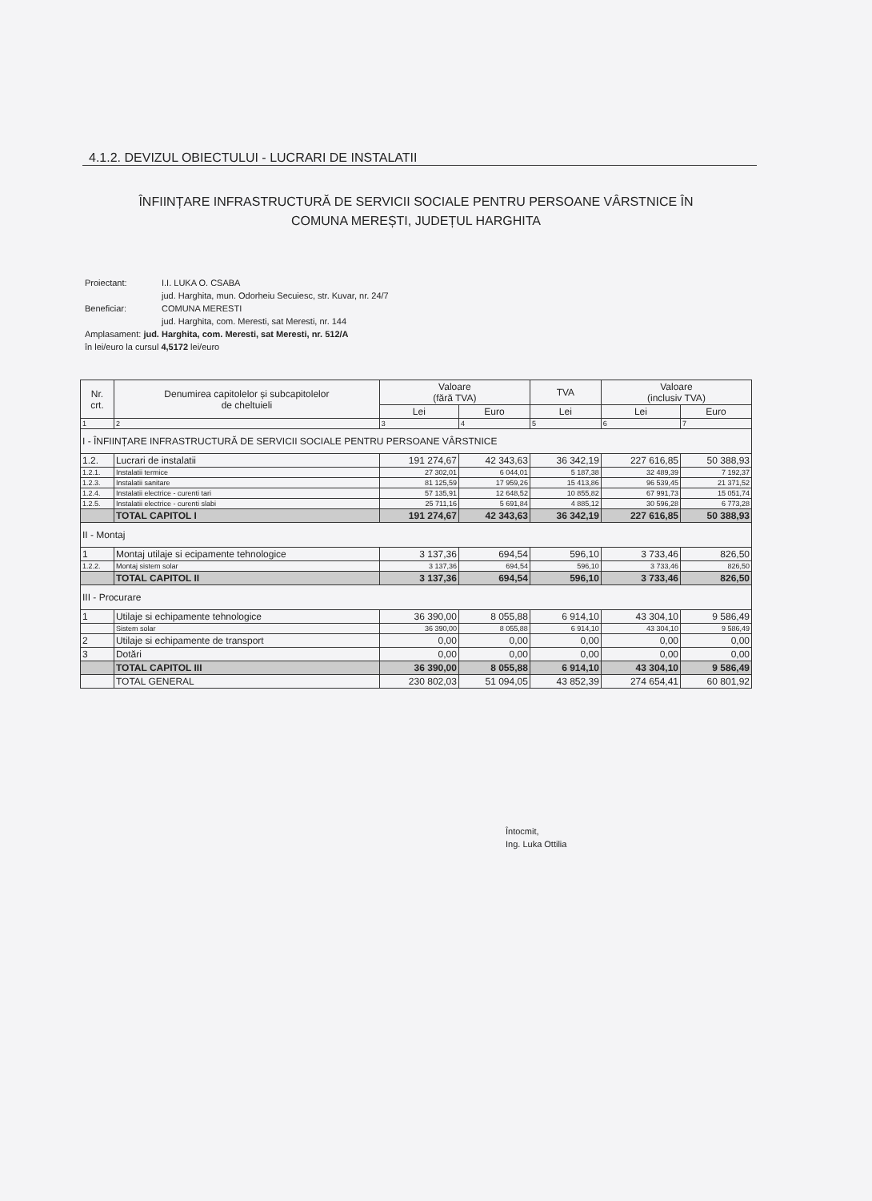4.1.2. DEVIZUL OBIECTULUI - LUCRARI DE INSTALATII
ÎNFIINȚARE INFRASTRUCTURĂ DE SERVICII SOCIALE PENTRU PERSOANE VÂRSTNICE ÎN
COMUNA MEREȘTI, JUDEȚUL HARGHITA
Proiectant: I.I. LUKA O. CSABA
jud. Harghita, mun. Odorheiu Secuiesc, str. Kuvar, nr. 24/7
Beneficiar: COMUNA MERESTI
jud. Harghita, com. Meresti, sat Meresti, nr. 144
Amplasament: jud. Harghita, com. Meresti, sat Meresti, nr. 512/A
în lei/euro la cursul 4,5172 lei/euro
| Nr. crt. | Denumirea capitolelor și subcapitolelor de cheltuieli | Valoare (fără TVA) | | TVA | Valoare (inclusiv TVA) | |
| --- | --- | --- | --- | --- | --- | --- |
| | | Lei | Euro | Lei | Lei | Euro |
| 1 | 2 | 3 | 4 | 5 | 6 | 7 |
| I - ÎNFIINȚARE INFRASTRUCTURĂ DE SERVICII SOCIALE PENTRU PERSOANE VÂRSTNICE | | | | | | |
| 1.2. | Lucrari de instalatii | 191 274,67 | 42 343,63 | 36 342,19 | 227 616,85 | 50 388,93 |
| 1.2.1. | Instalatii termice | 27 302,01 | 6 044,01 | 5 187,38 | 32 489,39 | 7 192,37 |
| 1.2.3. | Instalatii sanitare | 81 125,59 | 17 959,26 | 15 413,86 | 96 539,45 | 21 371,52 |
| 1.2.4. | Instalatii electrice - curenti tari | 57 135,91 | 12 648,52 | 10 855,82 | 67 991,73 | 15 051,74 |
| 1.2.5. | Instalatii electrice - curenti slabi | 25 711,16 | 5 691,84 | 4 885,12 | 30 596,28 | 6 773,28 |
| | TOTAL CAPITOL I | 191 274,67 | 42 343,63 | 36 342,19 | 227 616,85 | 50 388,93 |
| II - Montaj | | | | | | |
| 1 | Montaj utilaje si ecipamente tehnologice | 3 137,36 | 694,54 | 596,10 | 3 733,46 | 826,50 |
| 1.2.2. | Montaj sistem solar | 3 137,36 | 694,54 | 596,10 | 3 733,46 | 826,50 |
| | TOTAL CAPITOL II | 3 137,36 | 694,54 | 596,10 | 3 733,46 | 826,50 |
| III - Procurare | | | | | | |
| 1 | Utilaje si echipamente tehnologice | 36 390,00 | 8 055,88 | 6 914,10 | 43 304,10 | 9 586,49 |
| | Sistem solar | 36 390,00 | 8 055,88 | 6 914,10 | 43 304,10 | 9 586,49 |
| 2 | Utilaje si echipamente de transport | 0,00 | 0,00 | 0,00 | 0,00 | 0,00 |
| 3 | Dotări | 0,00 | 0,00 | 0,00 | 0,00 | 0,00 |
| | TOTAL CAPITOL III | 36 390,00 | 8 055,88 | 6 914,10 | 43 304,10 | 9 586,49 |
| | TOTAL GENERAL | 230 802,03 | 51 094,05 | 43 852,39 | 274 654,41 | 60 801,92 |
Întocmit,
Ing. Luka Ottilia